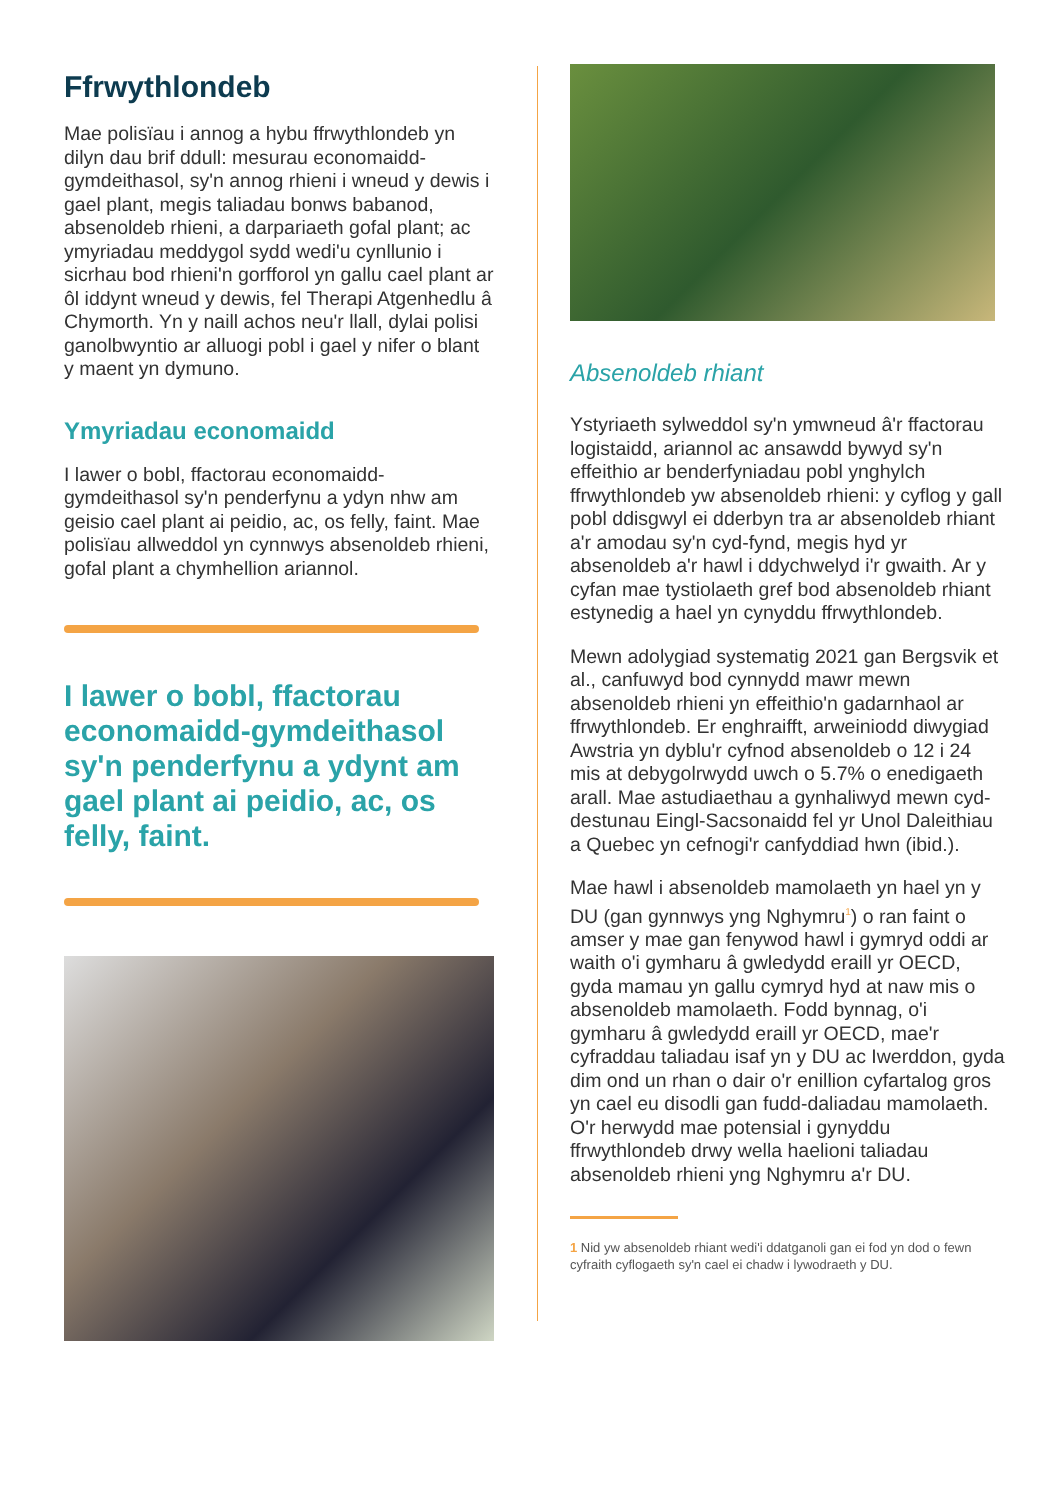Ffrwythlondeb
Mae polisïau i annog a hybu ffrwythlondeb yn dilyn dau brif ddull: mesurau economaidd-gymdeithasol, sy'n annog rhieni i wneud y dewis i gael plant, megis taliadau bonws babanod, absenoldeb rhieni, a darpariaeth gofal plant; ac ymyriadau meddygol sydd wedi'u cynllunio i sicrhau bod rhieni'n gorfforol yn gallu cael plant ar ôl iddynt wneud y dewis, fel Therapi Atgenhedlu â Chymorth. Yn y naill achos neu'r llall, dylai polisi ganolbwyntio ar alluogi pobl i gael y nifer o blant y maent yn dymuno.
Ymyriadau economaidd
I lawer o bobl, ffactorau economaidd-gymdeithasol sy'n penderfynu a ydyn nhw am geisio cael plant ai peidio, ac, os felly, faint. Mae polisïau allweddol yn cynnwys absenoldeb rhieni, gofal plant a chymhellion ariannol.
I lawer o bobl, ffactorau economaidd-gymdeithasol sy'n penderfynu a ydynt am gael plant ai peidio, ac, os felly, faint.
Absenoldeb rhiant
Ystyriaeth sylweddol sy'n ymwneud â'r ffactorau logistaidd, ariannol ac ansawdd bywyd sy'n effeithio ar benderfyniadau pobl ynghylch ffrwythlondeb yw absenoldeb rhieni: y cyflog y gall pobl ddisgwyl ei dderbyn tra ar absenoldeb rhiant a'r amodau sy'n cyd-fynd, megis hyd yr absenoldeb a'r hawl i ddychwelyd i'r gwaith. Ar y cyfan mae tystiolaeth gref bod absenoldeb rhiant estynedig a hael yn cynyddu ffrwythlondeb.
Mewn adolygiad systematig 2021 gan Bergsvik et al., canfuwyd bod cynnydd mawr mewn absenoldeb rhieni yn effeithio'n gadarnhaol ar ffrwythlondeb. Er enghraifft, arweiniodd diwygiad Awstria yn dyblu'r cyfnod absenoldeb o 12 i 24 mis at debygolrwydd uwch o 5.7% o enedigaeth arall. Mae astudiaethau a gynhaliwyd mewn cyd-destunau Eingl-Sacsonaidd fel yr Unol Daleithiau a Quebec yn cefnogi'r canfyddiad hwn (ibid.).
Mae hawl i absenoldeb mamolaeth yn hael yn y DU (gan gynnwys yng Nghymru<sup>1</sup>) o ran faint o amser y mae gan fenywod hawl i gymryd oddi ar waith o'i gymharu â gwledydd eraill yr OECD, gyda mamau yn gallu cymryd hyd at naw mis o absenoldeb mamolaeth. Fodd bynnag, o'i gymharu â gwledydd eraill yr OECD, mae'r cyfraddau taliadau isaf yn y DU ac Iwerddon, gyda dim ond un rhan o dair o'r enillion cyfartalog gros yn cael eu disodli gan fudd-daliadau mamolaeth. O'r herwydd mae potensial i gynyddu ffrwythlondeb drwy wella haelioni taliadau absenoldeb rhieni yng Nghymru a'r DU.
1 Nid yw absenoldeb rhiant wedi'i ddatganoli gan ei fod yn dod o fewn cyfraith cyflogaeth sy'n cael ei chadw i lywodraeth y DU.